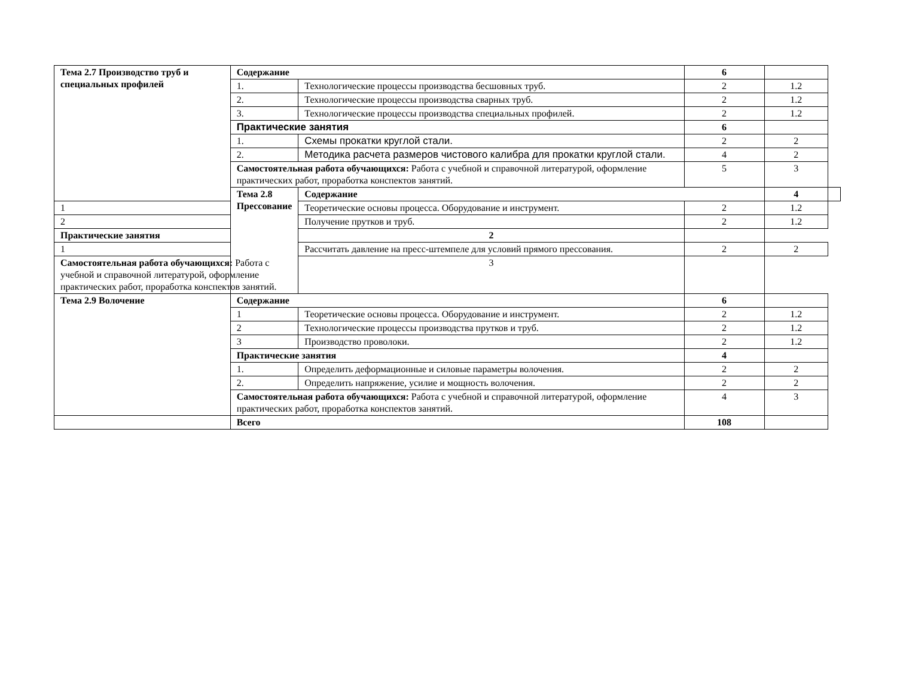| Тема 2.7 Производство труб и специальных профилей | Содержание | | 6 | | |
| | 1. | Технологические процессы производства бесшовных труб. | 2 | 1.2 | |
| | 2. | Технологические процессы производства сварных труб. | 2 | 1.2 | |
| | 3. | Технологические процессы производства специальных профилей. | 2 | 1.2 | |
| | Практические занятия | | 6 | | |
| | 1. | Схемы прокатки круглой стали. | 2 | 2 | |
| | 2. | Методика расчета размеров чистового калибра для прокатки круглой стали. | 4 | 2 | |
| | Самостоятельная работа обучающихся: Работа с учебной и справочной литературой, оформление практических работ, проработка конспектов занятий. | | 5 | 3 | |
| | Тема 2.8 Прессование | Содержание | | 4 | |
| 1 | | Теоретические основы процесса. Оборудование и инструмент. | 2 | 1.2 | |
| 2 | | Получение прутков и труб. | 2 | 1.2 | |
| Практические занятия | | 2 | | | |
| 1 | | Рассчитать давление на пресс-штемпеле для условий прямого прессования. | 2 | 2 | |
| Самостоятельная работа обучающихся: Работа с учебной и справочной литературой, оформление практических работ, проработка конспектов занятий. | | 3 | | | |
| Тема 2.9 Волочение | Содержание | | 6 | | |
| | 1 | Теоретические основы процесса. Оборудование и инструмент. | 2 | 1.2 | |
| | 2 | Технологические процессы производства прутков и труб. | 2 | 1.2 | |
| | 3 | Производство проволоки. | 2 | 1.2 | |
| | Практические занятия | | 4 | | |
| | 1. | Определить деформационные и силовые параметры волочения. | 2 | 2 | |
| | 2. | Определить напряжение, усилие и мощность волочения. | 2 | 2 | |
| | Самостоятельная работа обучающихся: Работа с учебной и справочной литературой, оформление практических работ, проработка конспектов занятий. | | 4 | 3 | |
| | Всего | | 108 | | |